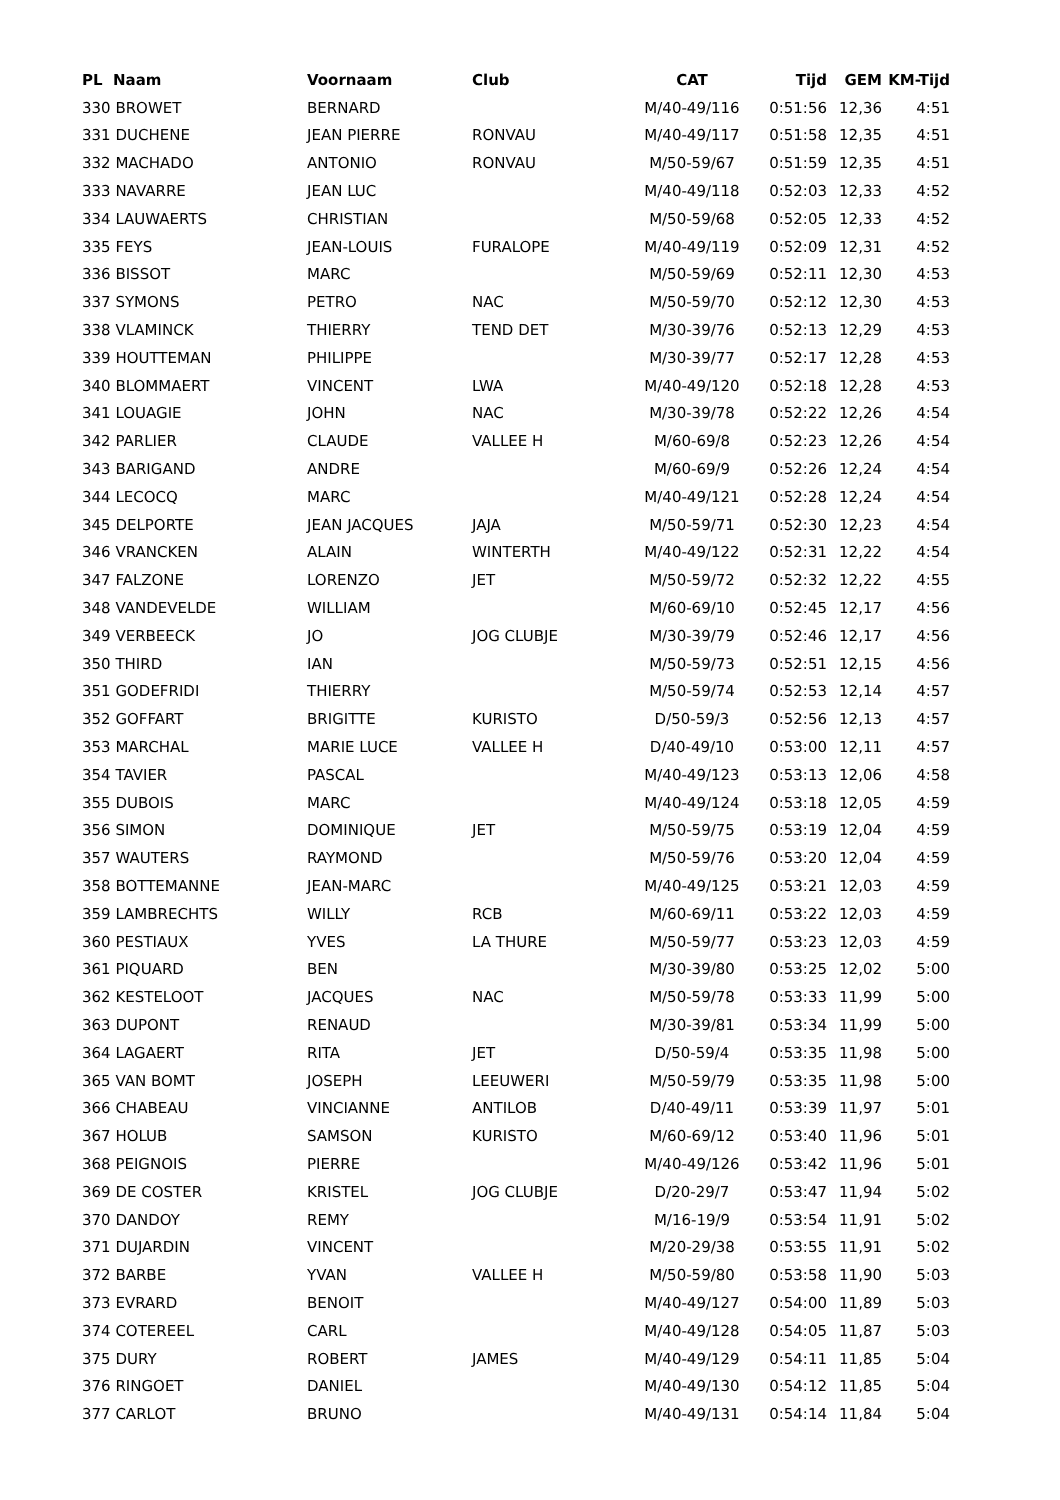| PL Naam | Voornaam | Club | CAT | Tijd | GEM | KM-Tijd |
| --- | --- | --- | --- | --- | --- | --- |
| 330 BROWET | BERNARD | | M/40-49/116 | 0:51:56 | 12,36 | 4:51 |
| 331 DUCHENE | JEAN PIERRE | RONVAU | M/40-49/117 | 0:51:58 | 12,35 | 4:51 |
| 332 MACHADO | ANTONIO | RONVAU | M/50-59/67 | 0:51:59 | 12,35 | 4:51 |
| 333 NAVARRE | JEAN LUC | | M/40-49/118 | 0:52:03 | 12,33 | 4:52 |
| 334 LAUWAERTS | CHRISTIAN | | M/50-59/68 | 0:52:05 | 12,33 | 4:52 |
| 335 FEYS | JEAN-LOUIS | FURALOPE | M/40-49/119 | 0:52:09 | 12,31 | 4:52 |
| 336 BISSOT | MARC | | M/50-59/69 | 0:52:11 | 12,30 | 4:53 |
| 337 SYMONS | PETRO | NAC | M/50-59/70 | 0:52:12 | 12,30 | 4:53 |
| 338 VLAMINCK | THIERRY | TEND DET | M/30-39/76 | 0:52:13 | 12,29 | 4:53 |
| 339 HOUTTEMAN | PHILIPPE | | M/30-39/77 | 0:52:17 | 12,28 | 4:53 |
| 340 BLOMMAERT | VINCENT | LWA | M/40-49/120 | 0:52:18 | 12,28 | 4:53 |
| 341 LOUAGIE | JOHN | NAC | M/30-39/78 | 0:52:22 | 12,26 | 4:54 |
| 342 PARLIER | CLAUDE | VALLEE H | M/60-69/8 | 0:52:23 | 12,26 | 4:54 |
| 343 BARIGAND | ANDRE | | M/60-69/9 | 0:52:26 | 12,24 | 4:54 |
| 344 LECOCQ | MARC | | M/40-49/121 | 0:52:28 | 12,24 | 4:54 |
| 345 DELPORTE | JEAN JACQUES | JAJA | M/50-59/71 | 0:52:30 | 12,23 | 4:54 |
| 346 VRANCKEN | ALAIN | WINTERTH | M/40-49/122 | 0:52:31 | 12,22 | 4:54 |
| 347 FALZONE | LORENZO | JET | M/50-59/72 | 0:52:32 | 12,22 | 4:55 |
| 348 VANDEVELDE | WILLIAM | | M/60-69/10 | 0:52:45 | 12,17 | 4:56 |
| 349 VERBEECK | JO | JOG CLUBJE | M/30-39/79 | 0:52:46 | 12,17 | 4:56 |
| 350 THIRD | IAN | | M/50-59/73 | 0:52:51 | 12,15 | 4:56 |
| 351 GODEFRIDI | THIERRY | | M/50-59/74 | 0:52:53 | 12,14 | 4:57 |
| 352 GOFFART | BRIGITTE | KURISTO | D/50-59/3 | 0:52:56 | 12,13 | 4:57 |
| 353 MARCHAL | MARIE LUCE | VALLEE H | D/40-49/10 | 0:53:00 | 12,11 | 4:57 |
| 354 TAVIER | PASCAL | | M/40-49/123 | 0:53:13 | 12,06 | 4:58 |
| 355 DUBOIS | MARC | | M/40-49/124 | 0:53:18 | 12,05 | 4:59 |
| 356 SIMON | DOMINIQUE | JET | M/50-59/75 | 0:53:19 | 12,04 | 4:59 |
| 357 WAUTERS | RAYMOND | | M/50-59/76 | 0:53:20 | 12,04 | 4:59 |
| 358 BOTTEMANNE | JEAN-MARC | | M/40-49/125 | 0:53:21 | 12,03 | 4:59 |
| 359 LAMBRECHTS | WILLY | RCB | M/60-69/11 | 0:53:22 | 12,03 | 4:59 |
| 360 PESTIAUX | YVES | LA THURE | M/50-59/77 | 0:53:23 | 12,03 | 4:59 |
| 361 PIQUARD | BEN | | M/30-39/80 | 0:53:25 | 12,02 | 5:00 |
| 362 KESTELOOT | JACQUES | NAC | M/50-59/78 | 0:53:33 | 11,99 | 5:00 |
| 363 DUPONT | RENAUD | | M/30-39/81 | 0:53:34 | 11,99 | 5:00 |
| 364 LAGAERT | RITA | JET | D/50-59/4 | 0:53:35 | 11,98 | 5:00 |
| 365 VAN BOMT | JOSEPH | LEEUWERI | M/50-59/79 | 0:53:35 | 11,98 | 5:00 |
| 366 CHABEAU | VINCIANNE | ANTILOB | D/40-49/11 | 0:53:39 | 11,97 | 5:01 |
| 367 HOLUB | SAMSON | KURISTO | M/60-69/12 | 0:53:40 | 11,96 | 5:01 |
| 368 PEIGNOIS | PIERRE | | M/40-49/126 | 0:53:42 | 11,96 | 5:01 |
| 369 DE COSTER | KRISTEL | JOG CLUBJE | D/20-29/7 | 0:53:47 | 11,94 | 5:02 |
| 370 DANDOY | REMY | | M/16-19/9 | 0:53:54 | 11,91 | 5:02 |
| 371 DUJARDIN | VINCENT | | M/20-29/38 | 0:53:55 | 11,91 | 5:02 |
| 372 BARBE | YVAN | VALLEE H | M/50-59/80 | 0:53:58 | 11,90 | 5:03 |
| 373 EVRARD | BENOIT | | M/40-49/127 | 0:54:00 | 11,89 | 5:03 |
| 374 COTEREEL | CARL | | M/40-49/128 | 0:54:05 | 11,87 | 5:03 |
| 375 DURY | ROBERT | JAMES | M/40-49/129 | 0:54:11 | 11,85 | 5:04 |
| 376 RINGOET | DANIEL | | M/40-49/130 | 0:54:12 | 11,85 | 5:04 |
| 377 CARLOT | BRUNO | | M/40-49/131 | 0:54:14 | 11,84 | 5:04 |